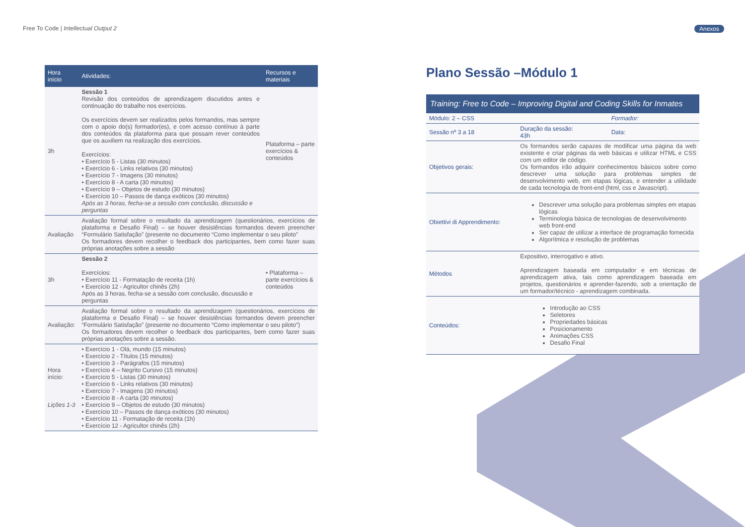Free To Code | Intellectual Output 2
Anexos
| Hora início | Atividades: | Recursos e materiais |
| --- | --- | --- |
| 3h | Sessão 1 Revisão dos conteúdos de aprendizagem discutidos antes e continuação do trabalho nos exercícios. Os exercícios devem ser realizados pelos formandos, mas sempre com o apoio do(s) formador(es), e com acesso contínuo à parte dos conteúdos da plataforma para que possam rever conteúdos que os auxiliem na realização dos exercícios. Exercícios: • Exercício 5 - Listas (30 minutos) • Exercício 6 - Links relativos (30 minutos) • Exercício 7 - Imagens (30 minutos) • Exercício 8 - A carta (30 minutos) • Exercício 9 – Objetos de estudo (30 minutos) • Exercício 10 – Passos de dança exóticos (30 minutos) Após as 3 horas, fecha-se a sessão com conclusão, discussão e perguntas | Plataforma – parte exercícios & conteúdos |
| Avaliação | Avaliação formal sobre o resultado da aprendizagem (questionários, exercícios de plataforma e Desafio Final) – se houver desistências formandos devem preencher “Formulário Satisfação” (presente no documento “Como implementar o seu piloto” Os formadores devem recolher o feedback dos participantes, bem como fazer suas próprias anotações sobre a sessão | |
| 3h | Sessão 2 Exercícios: • Exercício 11 - Formatação de receita (1h) • Exercício 12 - Agricultor chinês (2h) Após as 3 horas, fecha-se a sessão com conclusão, discussão e perguntas | • Plataforma – parte exercícios & conteúdos |
| Avaliação: | Avaliação formal sobre o resultado da aprendizagem (questionários, exercícios de plataforma e Desafio Final) – se houver desistências formandos devem preencher “Formulário Satisfação” (presente no documento “Como implementar o seu piloto”) Os formadores devem recolher o feedback dos participantes, bem como fazer suas próprias anotações sobre a sessão. | |
| Hora início: Lições 1-3 | • Exercício 1 - Olá, mundo (15 minutos) • Exercício 2 - Títulos (15 minutos) • Exercício 3 - Parágrafos (15 minutos) • Exercício 4 – Negrito Cursivo (15 minutos) • Exercício 5 - Listas (30 minutos) • Exercício 6 - Links relativos (30 minutos) • Exercício 7 - Imagens (30 minutos) • Exercício 8 - A carta (30 minutos) • Exercício 9 – Objetos de estudo (30 minutos) • Exercício 10 – Passos de dança exóticos (30 minutos) • Exercício 11 - Formatação de receita (1h) • Exercício 12 - Agricultor chinês (2h) | |
Plano Sessão –Módulo 1
Training: Free to Code – Improving Digital and Coding Skills for Inmates
| Módulo: 2 – CSS | | Formador: |
| Sessão nº 3 a 18 | Duração da sessão: 43h | Data: |
| Objetivos gerais: | Os formandos serão capazes de modificar uma página da web existente e criar páginas da web básicas e utilizar HTML e CSS com um editor de código. Os formandos irão adquirir conhecimentos básicos sobre como descrever uma solução para problemas simples de desenvolvimento web, em etapas lógicas, e entender a utilidade de cada tecnologia de front-end (html, css e Javascript). | |
| Obiettivi di Apprendimento: | Descrever uma solução para problemas simples em etapas lógicas Terminologia básica de tecnologias de desenvolvimento web front-end Ser capaz de utilizar a interface de programação fornecida Algorítmica e resolução de problemas | |
| Métodos | Expositivo, interrogativo e ativo. Aprendizagem baseada em computador e em técnicas de aprendizagem ativa, tais como aprendizagem baseada em projetos, questionários e aprender-fazendo, sob a orientação de um formador/técnico - aprendizagem combinada. | |
| Conteúdos: | Introdução ao CSS Seletores Propriedades básicas Posicionamento Animações CSS Desafio Final | |